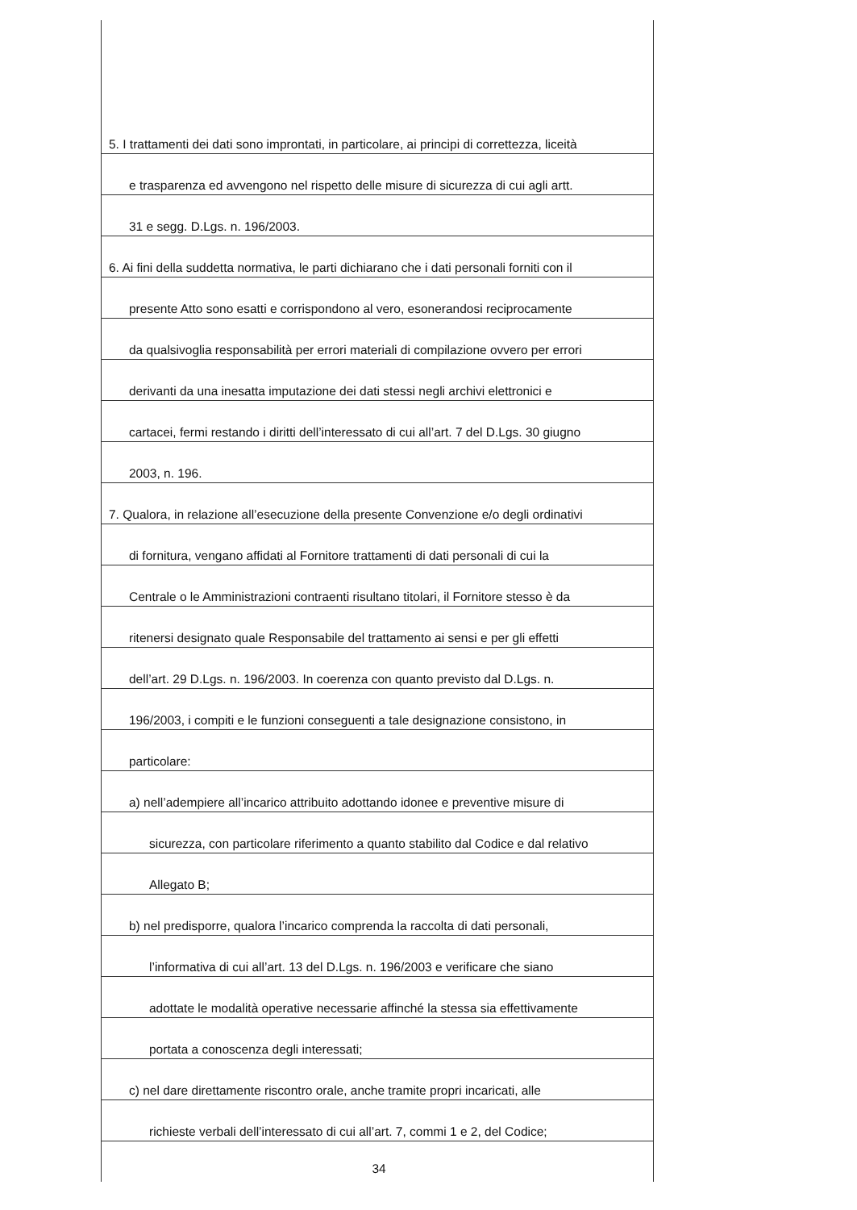5. I trattamenti dei dati sono improntati, in particolare, ai principi di correttezza, liceità
e trasparenza ed avvengono nel rispetto delle misure di sicurezza di cui agli artt.
31 e segg. D.Lgs. n. 196/2003.
6. Ai fini della suddetta normativa, le parti dichiarano che i dati personali forniti con il
presente Atto sono esatti e corrispondono al vero, esonerandosi reciprocamente
da qualsivoglia responsabilità per errori materiali di compilazione ovvero per errori
derivanti da una inesatta imputazione dei dati stessi negli archivi elettronici e
cartacei, fermi restando i diritti dell’interessato di cui all’art. 7 del D.Lgs. 30 giugno
2003, n. 196.
7. Qualora, in relazione all’esecuzione della presente Convenzione e/o degli ordinativi
di fornitura, vengano affidati al Fornitore trattamenti di dati personali di cui la
Centrale o le Amministrazioni contraenti risultano titolari, il Fornitore stesso è da
ritenersi designato quale Responsabile del trattamento ai sensi e per gli effetti
dell’art. 29 D.Lgs. n. 196/2003. In coerenza con quanto previsto dal D.Lgs. n.
196/2003, i compiti e le funzioni conseguenti a tale designazione consistono, in
particolare:
a) nell’adempiere all’incarico attribuito adottando idonee e preventive misure di
sicurezza, con particolare riferimento a quanto stabilito dal Codice e dal relativo
Allegato B;
b) nel predisporre, qualora l’incarico comprenda la raccolta di dati personali,
l’informativa di cui all’art. 13 del D.Lgs. n. 196/2003 e verificare che siano
adottate le modalità operative necessarie affinché la stessa sia effettivamente
portata a conoscenza degli interessati;
c) nel dare direttamente riscontro orale, anche tramite propri incaricati, alle
richieste verbali dell’interessato di cui all’art. 7, commi 1 e 2, del Codice;
34